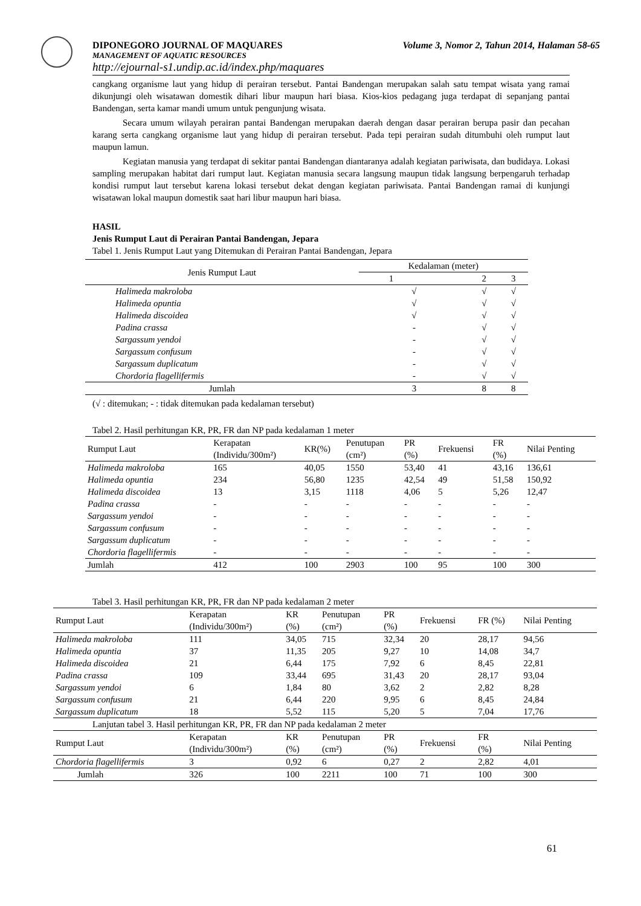DIPONEGORO JOURNAL OF MAQUARES Volume 3, Nomor 2, Tahun 2014, Halaman 58-65
MANAGEMENT OF AQUATIC RESOURCES
http://ejournal-s1.undip.ac.id/index.php/maquares
cangkang organisme laut yang hidup di perairan tersebut. Pantai Bandengan merupakan salah satu tempat wisata yang ramai dikunjungi oleh wisatawan domestik dihari libur maupun hari biasa. Kios-kios pedagang juga terdapat di sepanjang pantai Bandengan, serta kamar mandi umum untuk pengunjung wisata.
Secara umum wilayah perairan pantai Bandengan merupakan daerah dengan dasar perairan berupa pasir dan pecahan karang serta cangkang organisme laut yang hidup di perairan tersebut. Pada tepi perairan sudah ditumbuhi oleh rumput laut maupun lamun.
Kegiatan manusia yang terdapat di sekitar pantai Bandengan diantaranya adalah kegiatan pariwisata, dan budidaya. Lokasi sampling merupakan habitat dari rumput laut. Kegiatan manusia secara langsung maupun tidak langsung berpengaruh terhadap kondisi rumput laut tersebut karena lokasi tersebut dekat dengan kegiatan pariwisata. Pantai Bandengan ramai di kunjungi wisatawan lokal maupun domestik saat hari libur maupun hari biasa.
HASIL
Jenis Rumput Laut di Perairan Pantai Bandengan, Jepara
Tabel 1. Jenis Rumput Laut yang Ditemukan di Perairan Pantai Bandengan, Jepara
| Jenis Rumput Laut | Kedalaman (meter) | | |
| | 1 | 2 | 3 |
| Halimeda makroloba | √ | √ | √ |
| Halimeda opuntia | √ | √ | √ |
| Halimeda discoidea | √ | √ | √ |
| Padina crassa | - | √ | √ |
| Sargassum yendoi | - | √ | √ |
| Sargassum confusum | - | √ | √ |
| Sargassum duplicatum | - | √ | √ |
| Chordoria flagellifermis | - | √ | √ |
| Jumlah | 3 | 8 | 8 |
(√ : ditemukan; - : tidak ditemukan pada kedalaman tersebut)
Tabel 2. Hasil perhitungan KR, PR, FR dan NP pada kedalaman 1 meter
| Rumput Laut | Kerapatan (Individu/300m²) | KR(%) | Penutupan (cm²) | PR (%) | Frekuensi | FR (%) | Nilai Penting |
| Halimeda makroloba | 165 | 40,05 | 1550 | 53,40 | 41 | 43,16 | 136,61 |
| Halimeda opuntia | 234 | 56,80 | 1235 | 42,54 | 49 | 51,58 | 150,92 |
| Halimeda discoidea | 13 | 3,15 | 1118 | 4,06 | 5 | 5,26 | 12,47 |
| Padina crassa | - | - | - | - | - | - | - |
| Sargassum yendoi | - | - | - | - | - | - | - |
| Sargassum confusum | - | - | - | - | - | - | - |
| Sargassum duplicatum | - | - | - | - | - | - | - |
| Chordoria flagellifermis | - | - | - | - | - | - | - |
| Jumlah | 412 | 100 | 2903 | 100 | 95 | 100 | 300 |
Tabel 3. Hasil perhitungan KR, PR, FR dan NP pada kedalaman 2 meter
| Rumput Laut | Kerapatan (Individu/300m²) | KR (%) | Penutupan (cm²) | PR (%) | Frekuensi | FR (%) | Nilai Penting |
| Halimeda makroloba | 111 | 34,05 | 715 | 32,34 | 20 | 28,17 | 94,56 |
| Halimeda opuntia | 37 | 11,35 | 205 | 9,27 | 10 | 14,08 | 34,7 |
| Halimeda discoidea | 21 | 6,44 | 175 | 7,92 | 6 | 8,45 | 22,81 |
| Padina crassa | 109 | 33,44 | 695 | 31,43 | 20 | 28,17 | 93,04 |
| Sargassum yendoi | 6 | 1,84 | 80 | 3,62 | 2 | 2,82 | 8,28 |
| Sargassum confusum | 21 | 6,44 | 220 | 9,95 | 6 | 8,45 | 24,84 |
| Sargassum duplicatum | 18 | 5,52 | 115 | 5,20 | 5 | 7,04 | 17,76 |
| Lanjutan tabel 3. Hasil perhitungan KR, PR, FR dan NP pada kedalaman 2 meter | | | | | | | |
| Rumput Laut | Kerapatan (Individu/300m²) | KR (%) | Penutupan (cm²) | PR (%) | Frekuensi | FR (%) | Nilai Penting |
| Chordoria flagellifermis | 3 | 0,92 | 6 | 0,27 | 2 | 2,82 | 4,01 |
| Jumlah | 326 | 100 | 2211 | 100 | 71 | 100 | 300 |
61